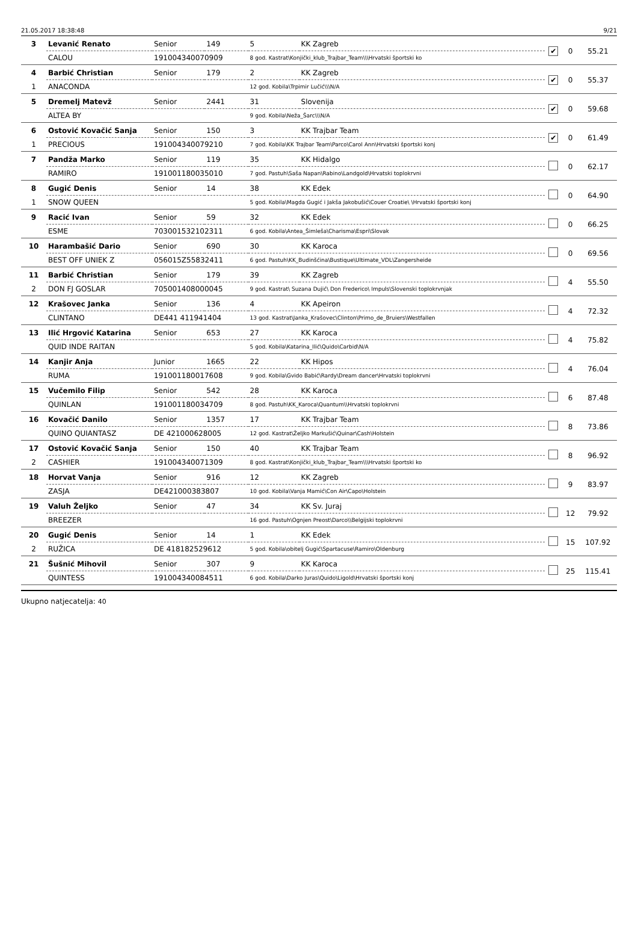21.05.2017 18:38:48 9/21
| 3 | Levanić Renato | Senior | 149 | 5 | KK Zagreb | ✔ | 0 | 55.21 |
| | CALOU | 191004340070909 | | 8 god. Kastrat\Konjički_klub_Trajbar_Team\\\Hrvatski športski ko | | | | |
| 4 | Barbić Christian | Senior | 179 | 2 | KK Zagreb | ✔ | 0 | 55.37 |
| 1 | ANACONDA | | | 12 god. Kobila\Trpimir Lučić\\\N/A | | | | |
| 5 | Dremelj Matevž | Senior | 2441 | 31 | Slovenija | ✔ | 0 | 59.68 |
| | ALTEA BY | | | 9 god. Kobila\Neža_Šarc\\\N/A | | | | |
| 6 | Ostović Kovačić Sanja | Senior | 150 | 3 | KK Trajbar Team | ✔ | 0 | 61.49 |
| 1 | PRECIOUS | 191004340079210 | | 7 god. Kobila\KK Trajbar Team\Parco\Carol Ann\Hrvatski športski konj | | | | |
| 7 | Pandža Marko | Senior | 119 | 35 | KK Hidalgo | | 0 | 62.17 |
| | RAMIRO | 191001180035010 | | 7 god. Pastuh\Saša Napan\Rabino\Landgold\Hrvatski toplokrvni | | | | |
| 8 | Gugić Denis | Senior | 14 | 38 | KK Edek | | 0 | 64.90 |
| 1 | SNOW QUEEN | | | 5 god. Kobila\Magda Gugić i Jakša Jakobušić\Couer Croatie\ \Hrvatski športski konj | | | | |
| 9 | Racić Ivan | Senior | 59 | 32 | KK Edek | | 0 | 66.25 |
| | ESME | 703001532102311 | | 6 god. Kobila\Antea_Šimleša\Charisma\Espri\Slovak | | | | |
| 10 | Harambašić Dario | Senior | 690 | 30 | KK Karoca | | 0 | 69.56 |
| | BEST OFF UNIEK Z | 056015Z55832411 | | 6 god. Pastuh\KK_Budinšćina\Bustique\Ultimate_VDL\Zangersheide | | | | |
| 11 | Barbić Christian | Senior | 179 | 39 | KK Zagreb | | 4 | 55.50 |
| 2 | DON FJ GOSLAR | 705001408000045 | | 9 god. Kastrat\ Suzana Dujić\ Don Frederico\ Impuls\Slovenski toplokrvnjak | | | | |
| 12 | Krašovec Janka | Senior | 136 | 4 | KK Apeiron | | 4 | 72.32 |
| | CLINTANO | DE441 411941404 | | 13 god. Kastrat\Janka_Krašovec\Clinton\Primo_de_Bruiers\Westfallen | | | | |
| 13 | Ilić Hrgović Katarina | Senior | 653 | 27 | KK Karoca | | 4 | 75.82 |
| | QUID INDE RAITAN | | | 5 god. Kobila\Katarina_Ilić\Quido\Carbid\N/A | | | | |
| 14 | Kanjir Anja | Junior | 1665 | 22 | KK Hipos | | 4 | 76.04 |
| | RUMA | 191001180017608 | | 9 god. Kobila\Gvido Babić\Rardy\Dream dancer\Hrvatski toplokrvni | | | | |
| 15 | Vučemilo Filip | Senior | 542 | 28 | KK Karoca | | 6 | 87.48 |
| | QUINLAN | 191001180034709 | | 8 god. Pastuh\KK_Karoca\Quantum\\Hrvatski toplokrvni | | | | |
| 16 | Kovačić Danilo | Senior | 1357 | 17 | KK Trajbar Team | | 8 | 73.86 |
| | QUINO QUIANTASZ | DE 421000628005 | | 12 god. Kastrat\Željko Markušić\Quinar\Cash\Holstein | | | | |
| 17 | Ostović Kovačić Sanja | Senior | 150 | 40 | KK Trajbar Team | | 8 | 96.92 |
| 2 | CASHIER | 191004340071309 | | 8 god. Kastrat\Konjički_klub_Trajbar_Team\\\Hrvatski športski ko | | | | |
| 18 | Horvat Vanja | Senior | 916 | 12 | KK Zagreb | | 9 | 83.97 |
| | ZASJA | DE421000383807 | | 10 god. Kobila\Vanja Mamić\Con Air\Capo\Holstein | | | | |
| 19 | Valuh Željko | Senior | 47 | 34 | KK Sv. Juraj | | 12 | 79.92 |
| | BREEZER | | | 16 god. Pastuh\Ognjen Preost\Darco\\Belgijski toplokrvni | | | | |
| 20 | Gugić Denis | Senior | 14 | 1 | KK Edek | | 15 | 107.92 |
| 2 | RUŽICA | DE 418182529612 | | 5 god. Kobila\obitelj Gugić\Spartacuse\Ramiro\Oldenburg | | | | |
| 21 | Šušnić Mihovil | Senior | 307 | 9 | KK Karoca | | 25 | 115.41 |
| | QUINTESS | 191004340084511 | | 6 god. Kobila\Darko Juras\Quido\Ligold\Hrvatski športski konj | | | | |
Ukupno natjecatelja: 40